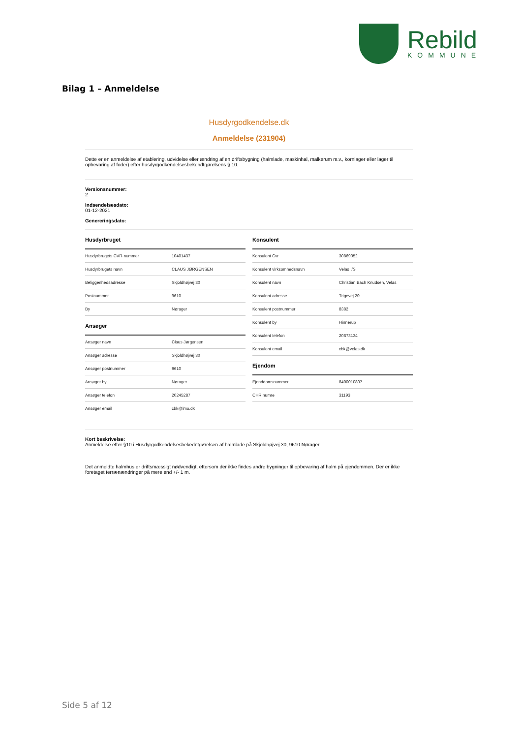Rebild
KOMMUNE
Bilag 1 – Anmeldelse
Husdyrgodkendelse.dk
Anmeldelse (231904)
Dette er en anmeldelse af etablering, udvidelse eller ændring af en driftsbygning (halmlade, maskinhal, malkerum m.v., kornlager eller lager til opbevaring af foder) efter husdyrgodkendelsesbekendtgørelsens § 10.
Versionsnummer:
2
Indsendelsesdato:
01-12-2021
Genereringsdato:
Husdyrbruget
| Husdyrbrugets CVR-nummer | 10401437 |
| Husdyrbrugets navn | CLAUS JØRGENSEN |
| Beliggenhedsadresse | Skjoldhøjvej 30 |
| Postnummer | 9610 |
| By | Nørager |
Ansøger
| Ansøger navn | Claus Jørgensen |
| Ansøger adresse | Skjoldhøjvej 30 |
| Ansøger postnummer | 9610 |
| Ansøger by | Nørager |
| Ansøger telefon | 20245287 |
| Ansøger email | cbk@lmo.dk |
Konsulent
| Konsulent Cvr | 30869052 |
| Konsulent virksomhedsnavn | Velas I/S |
| Konsulent navn | Christian Bach Knudsen, Velas |
| Konsulent adresse | Trigevej 20 |
| Konsulent postnummer | 8382 |
| Konsulent by | Hinnerup |
| Konsulent telefon | 20873134 |
| Konsulent email | cbk@velas.dk |
Ejendom
| Ejenddomsnummer | 8400010807 |
| CHR numre | 31193 |
Kort beskrivelse:
Anmeldelse efter §10 i Husdyrgodkendelsesbekedntgørelsen af halmlade på Skjoldhøjvej 30, 9610 Nørager.
Det anmeldte halmhus er driftsmæssigt nødvendigt, eftersom der ikke findes andre bygninger til opbevaring af halm på ejendommen. Der er ikke foretaget terrænændringer på mere end +/- 1 m.
Side 5 af 12